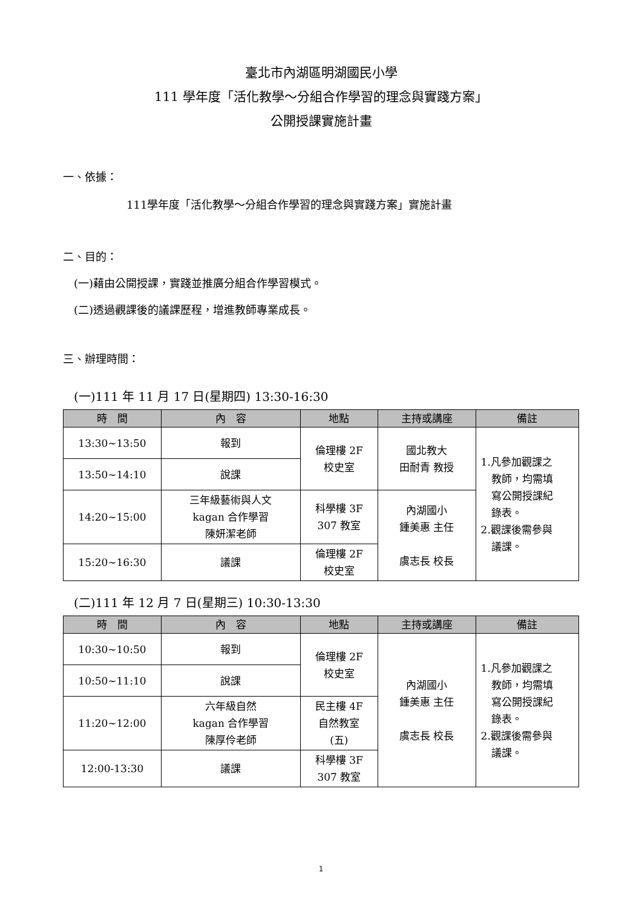臺北市內湖區明湖國民小學
111 學年度「活化教學～分組合作學習的理念與實踐方案」
公開授課實施計畫
一、依據：
111學年度「活化教學～分組合作學習的理念與實踐方案」實施計畫
二、目的：
(一)藉由公開授課，實踐並推廣分組合作學習模式。
(二)透過觀課後的議課歷程，增進教師專業成長。
三、辦理時間：
(一)111 年 11 月 17 日(星期四) 13:30-16:30
| 時 間 | 內 容 | 地點 | 主持或講座 | 備註 |
| --- | --- | --- | --- | --- |
| 13:30~13:50 | 報到 | 倫理樓 2F 校史室 | 國北教大 田耐青 教授 | 1.凡參加觀課之 教師，均需填 寫公開授課紀 錄表。 2.觀課後需參與 議課。 |
| 13:50~14:10 | 說課 | | | |
| 14:20~15:00 | 三年級藝術與人文 kagan 合作學習 陳妍潔老師 | 科學樓 3F 307 教室 | 內湖國小 鍾美惠 主任 虞志長 校長 | |
| 15:20~16:30 | 議課 | 倫理樓 2F 校史室 | | |
(二)111 年 12 月 7 日(星期三) 10:30-13:30
| 時 間 | 內 容 | 地點 | 主持或講座 | 備註 |
| --- | --- | --- | --- | --- |
| 10:30~10:50 | 報到 | 倫理樓 2F 校史室 | 內湖國小 鍾美惠 主任 虞志長 校長 | 1.凡參加觀課之 教師，均需填 寫公開授課紀 錄表。 2.觀課後需參與 議課。 |
| 10:50~11:10 | 說課 | | | |
| 11:20~12:00 | 六年級自然 kagan 合作學習 陳厚伶老師 | 民主樓 4F 自然教室 (五) | | |
| 12:00-13:30 | 議課 | 科學樓 3F 307 教室 | | |
1